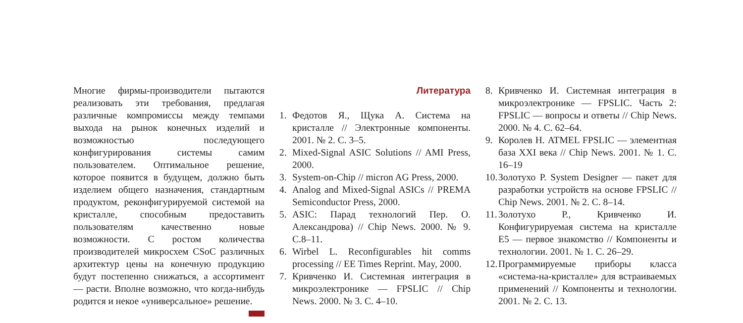Многие фирмы-производители пытаются реализовать эти требования, предлагая различные компромиссы между темпами выхода на рынок конечных изделий и возможностью последующего конфигурирования системы самим пользователем. Оптимальное решение, которое появится в будущем, должно быть изделием общего назначения, стандартным продуктом, реконфигурируемой системой на кристалле, способным предоставить пользователям качественно новые возможности. С ростом количества производителей микросхем CSoC различных архитектур цены на конечную продукцию будут постепенно снижаться, а ассортимент — расти. Вполне возможно, что когда-нибудь родится и некое «универсальное» решение.
Литература
1. Федотов Я., Щука А. Система на кристалле // Электронные компоненты. 2001. № 2. С. 3–5.
2. Mixed-Signal ASIC Solutions // AMI Press, 2000.
3. System-on-Chip // micron AG Press, 2000.
4. Analog and Mixed-Signal ASICs // PREMA Semiconductor Press, 2000.
5. ASIC: Парад технологий Пер. О. Александрова) // Chip News. 2000. № 9. С.8–11.
6. Wirbel L. Reconfigurables hit comms processing // EE Times Reprint. May, 2000.
7. Кривченко И. Системная интеграция в микроэлектронике — FPSLIC // Chip News. 2000. № 3. С. 4–10.
8. Кривченко И. Системная интеграция в микроэлектронике — FPSLIC. Часть 2: FPSLIC — вопросы и ответы // Chip News. 2000. № 4. С. 62–64.
9. Королев Н. ATMEL FPSLIC — элементная база XXI века // Chip News. 2001. № 1. С. 16–19
10. Золотухо Р. System Designer — пакет для разработки устройств на основе FPSLIC // Chip News. 2001. № 2. С. 8–14.
11. Золотухо Р., Кривченко И. Конфигурируемая система на кристалле E5 — первое знакомство // Компоненты и технологии. 2001. № 1. С. 26–29.
12. Программируемые приборы класса «система-на-кристалле» для встраиваемых применений // Компоненты и технологии. 2001. № 2. С. 13.